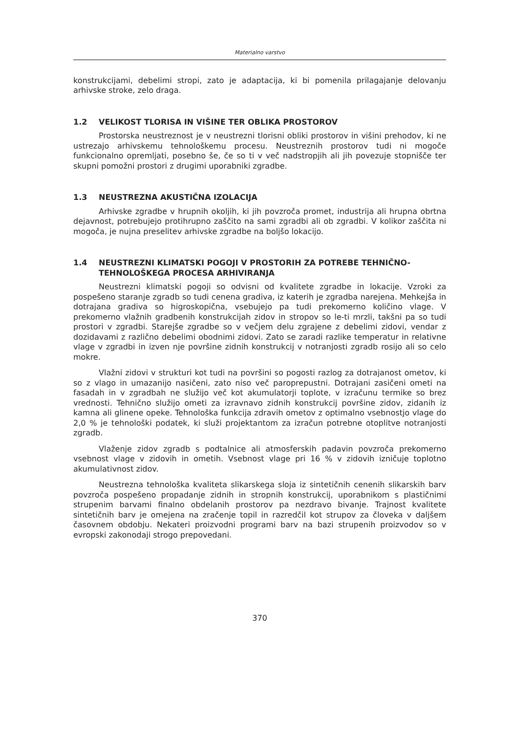Materialno varstvo
konstrukcijami, debelimi stropi, zato je adaptacija, ki bi pomenila prilagajanje delovanju arhivske stroke, zelo draga.
1.2 VELIKOST TLORISA IN VIŠINE TER OBLIKA PROSTOROV
Prostorska neustreznost je v neustrezni tlorisni obliki prostorov in višini prehodov, ki ne ustrezajo arhivskemu tehnološkemu procesu. Neustreznih prostorov tudi ni mogoče funkcionalno opremljati, posebno še, če so ti v več nadstropjih ali jih povezuje stopnišče ter skupni pomožni prostori z drugimi uporabniki zgradbe.
1.3 NEUSTREZNA AKUSTIČNA IZOLACIJA
Arhivske zgradbe v hrupnih okoljih, ki jih povzroča promet, industrija ali hrupna obrtna dejavnost, potrebujejo protihrupno zaščito na sami zgradbi ali ob zgradbi. V kolikor zaščita ni mogoča, je nujna preselitev arhivske zgradbe na boljšo lokacijo.
1.4 NEUSTREZNI KLIMATSKI POGOJI V PROSTORIH ZA POTREBE TEHNIČNO-TEHNOLOŠKEGA PROCESA ARHIVIRANJA
Neustrezni klimatski pogoji so odvisni od kvalitete zgradbe in lokacije. Vzroki za pospešeno staranje zgradb so tudi cenena gradiva, iz katerih je zgradba narejena. Mehkejša in dotrajana gradiva so higroskopična, vsebujejo pa tudi prekomerno količino vlage. V prekomerno vlažnih gradbenih konstrukcijah zidov in stropov so le-ti mrzli, takšni pa so tudi prostori v zgradbi. Starejše zgradbe so v večjem delu zgrajene z debelimi zidovi, vendar z dozidavami z različno debelimi obodnimi zidovi. Zato se zaradi razlike temperatur in relativne vlage v zgradbi in izven nje površine zidnih konstrukcij v notranjosti zgradb rosijo ali so celo mokre.
Vlažni zidovi v strukturi kot tudi na površini so pogosti razlog za dotrajanost ometov, ki so z vlago in umazanijo nasičeni, zato niso več paroprepustni. Dotrajani zasičeni ometi na fasadah in v zgradbah ne služijo več kot akumulatorji toplote, v izračunu termike so brez vrednosti. Tehnično služijo ometi za izravnavo zidnih konstrukcij površine zidov, zidanih iz kamna ali glinene opeke. Tehnološka funkcija zdravih ometov z optimalno vsebnostjo vlage do 2,0 % je tehnološki podatek, ki služi projektantom za izračun potrebne otoplitve notranjosti zgradb.
Vlaženje zidov zgradb s podtalnice ali atmosferskih padavin povzroča prekomerno vsebnost vlage v zidovih in ometih. Vsebnost vlage pri 16 % v zidovih izničuje toplotno akumulativnost zidov.
Neustrezna tehnološka kvaliteta slikarskega sloja iz sintetičnih cenenih slikarskih barv povzroča pospešeno propadanje zidnih in stropnih konstrukcij, uporabnikom s plastičnimi strupenim barvami finalno obdelanih prostorov pa nezdravo bivanje. Trajnost kvalitete sintetičnih barv je omejena na zračenje topil in razredčil kot strupov za človeka v daljšem časovnem obdobju. Nekateri proizvodni programi barv na bazi strupenih proizvodov so v evropski zakonodaji strogo prepovedani.
370